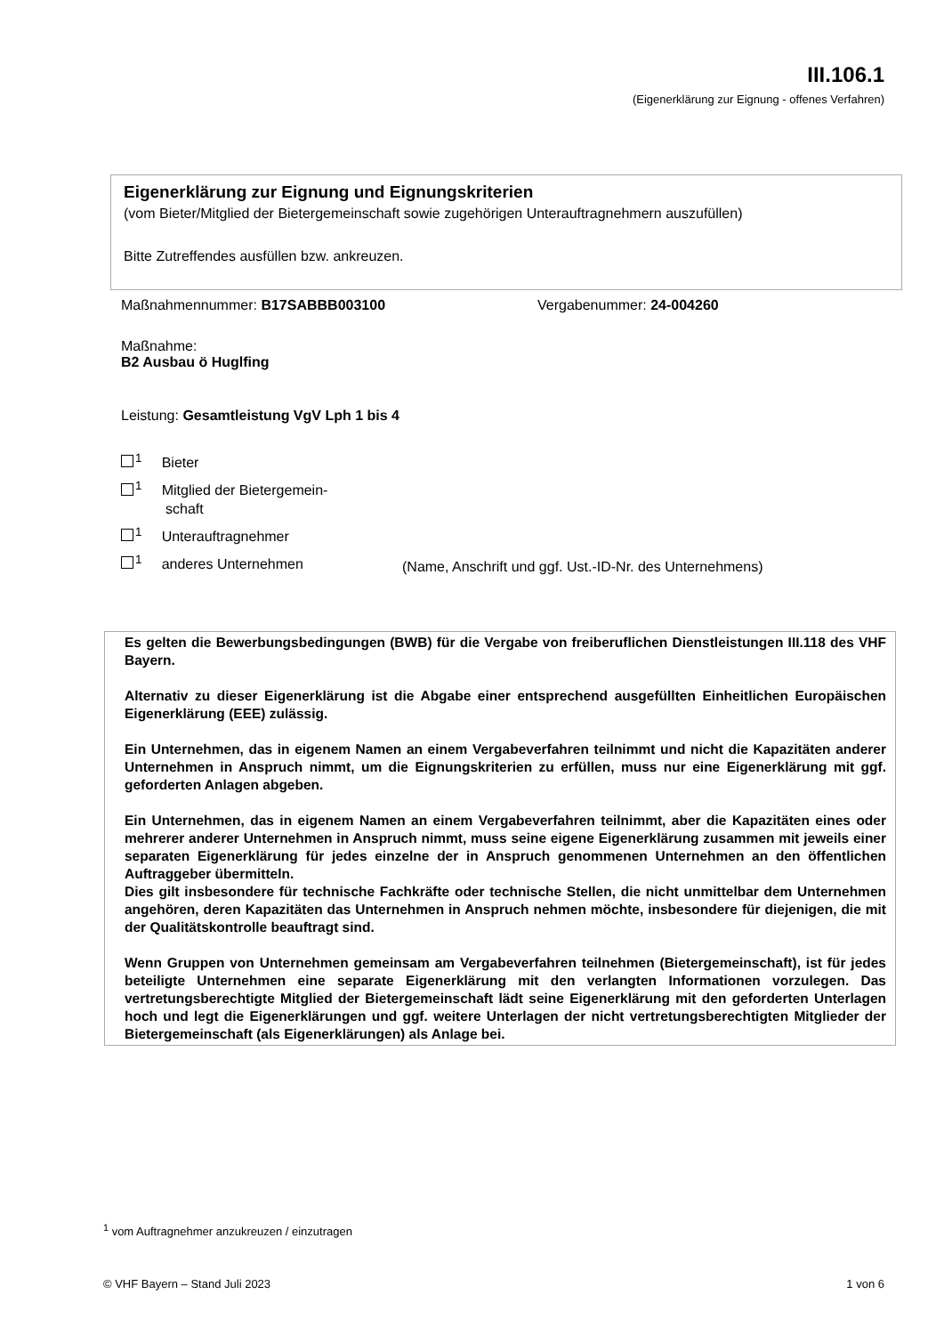III.106.1
(Eigenerklärung zur Eignung - offenes Verfahren)
Eigenerklärung zur Eignung und Eignungskriterien
(vom Bieter/Mitglied der Bietergemeinschaft sowie zugehörigen Unterauftragnehmern auszufüllen)
Bitte Zutreffendes ausfüllen bzw. ankreuzen.
Maßnahmennummer: B17SABBB003100
Vergabenummer: 24-004260
Maßnahme:
B2 Ausbau ö Huglfing
Leistung: Gesamtleistung VgV Lph 1 bis 4
<sup>1</sup> Bieter
<sup>1</sup> Mitglied der Bietergemein-
schaft
<sup>1</sup> Unterauftragnehmer
<sup>1</sup> anderes Unternehmen
(Name, Anschrift und ggf. Ust.-ID-Nr. des Unternehmens)
Es gelten die Bewerbungsbedingungen (BWB) für die Vergabe von freiberuflichen Dienstleistungen III.118 des VHF Bayern.
Alternativ zu dieser Eigenerklärung ist die Abgabe einer entsprechend ausgefüllten Einheitlichen Europäischen Eigenerklärung (EEE) zulässig.
Ein Unternehmen, das in eigenem Namen an einem Vergabeverfahren teilnimmt und nicht die Kapazitäten anderer Unternehmen in Anspruch nimmt, um die Eignungskriterien zu erfüllen, muss nur eine Eigenerklärung mit ggf. geforderten Anlagen abgeben.
Ein Unternehmen, das in eigenem Namen an einem Vergabeverfahren teilnimmt, aber die Kapazitäten eines oder mehrerer anderer Unternehmen in Anspruch nimmt, muss seine eigene Eigenerklärung zusammen mit jeweils einer separaten Eigenerklärung für jedes einzelne der in Anspruch genommenen Unternehmen an den öffentlichen Auftraggeber übermitteln.
Dies gilt insbesondere für technische Fachkräfte oder technische Stellen, die nicht unmittelbar dem Unternehmen angehören, deren Kapazitäten das Unternehmen in Anspruch nehmen möchte, insbesondere für diejenigen, die mit der Qualitätskontrolle beauftragt sind.
Wenn Gruppen von Unternehmen gemeinsam am Vergabeverfahren teilnehmen (Bietergemeinschaft), ist für jedes beteiligte Unternehmen eine separate Eigenerklärung mit den verlangten Informationen vorzulegen. Das vertretungsberechtigte Mitglied der Bietergemeinschaft lädt seine Eigenerklärung mit den geforderten Unterlagen hoch und legt die Eigenerklärungen und ggf. weitere Unterlagen der nicht vertretungsberechtigten Mitglieder der Bietergemeinschaft (als Eigenerklärungen) als Anlage bei.
<sup>1</sup> vom Auftragnehmer anzukreuzen / einzutragen
© VHF Bayern – Stand Juli 2023 1 von 6